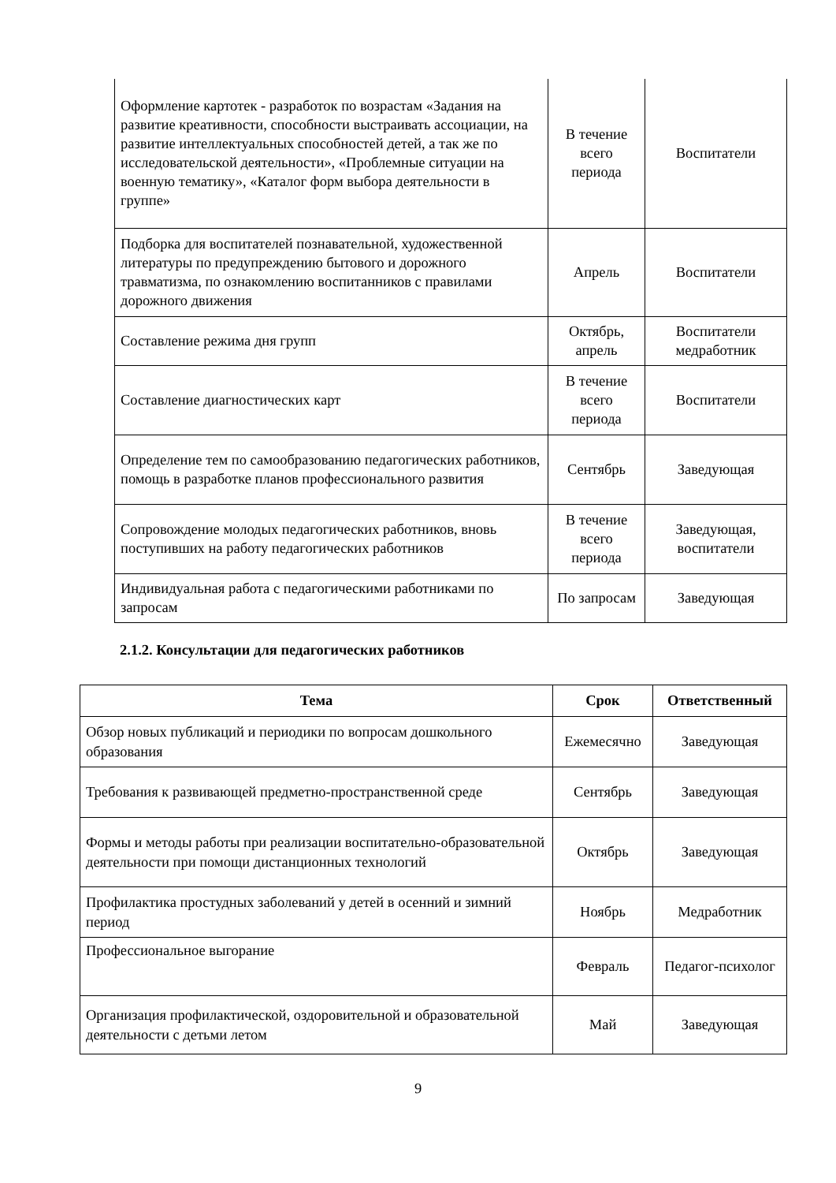| Оформление картотек - разработок по возрастам «Задания на развитие креативности, способности выстраивать ассоциации, на развитие интеллектуальных способностей детей, а так же по исследовательской деятельности», «Проблемные ситуации на военную тематику», «Каталог форм выбора деятельности в группе» | В течение всего периода | Воспитатели |
| Подборка для воспитателей познавательной, художественной литературы по предупреждению бытового и дорожного травматизма, по ознакомлению воспитанников с правилами дорожного движения | Апрель | Воспитатели |
| Составление режима дня групп | Октябрь, апрель | Воспитатели медработник |
| Составление диагностических карт | В течение всего периода | Воспитатели |
| Определение тем по самообразованию педагогических работников, помощь в разработке планов профессионального развития | Сентябрь | Заведующая |
| Сопровождение молодых педагогических работников, вновь поступивших на работу педагогических работников | В течение всего периода | Заведующая, воспитатели |
| Индивидуальная работа с педагогическими работниками по запросам | По запросам | Заведующая |
2.1.2. Консультации для педагогических работников
| Тема | Срок | Ответственный |
| --- | --- | --- |
| Обзор новых публикаций и периодики по вопросам дошкольного образования | Ежемесячно | Заведующая |
| Требования к развивающей предметно-пространственной среде | Сентябрь | Заведующая |
| Формы и методы работы при реализации воспитательно-образовательной деятельности при помощи дистанционных технологий | Октябрь | Заведующая |
| Профилактика простудных заболеваний у детей в осенний и зимний период | Ноябрь | Медработник |
| Профессиональное выгорание | Февраль | Педагог-психолог |
| Организация профилактической, оздоровительной и образовательной деятельности с детьми летом | Май | Заведующая |
9